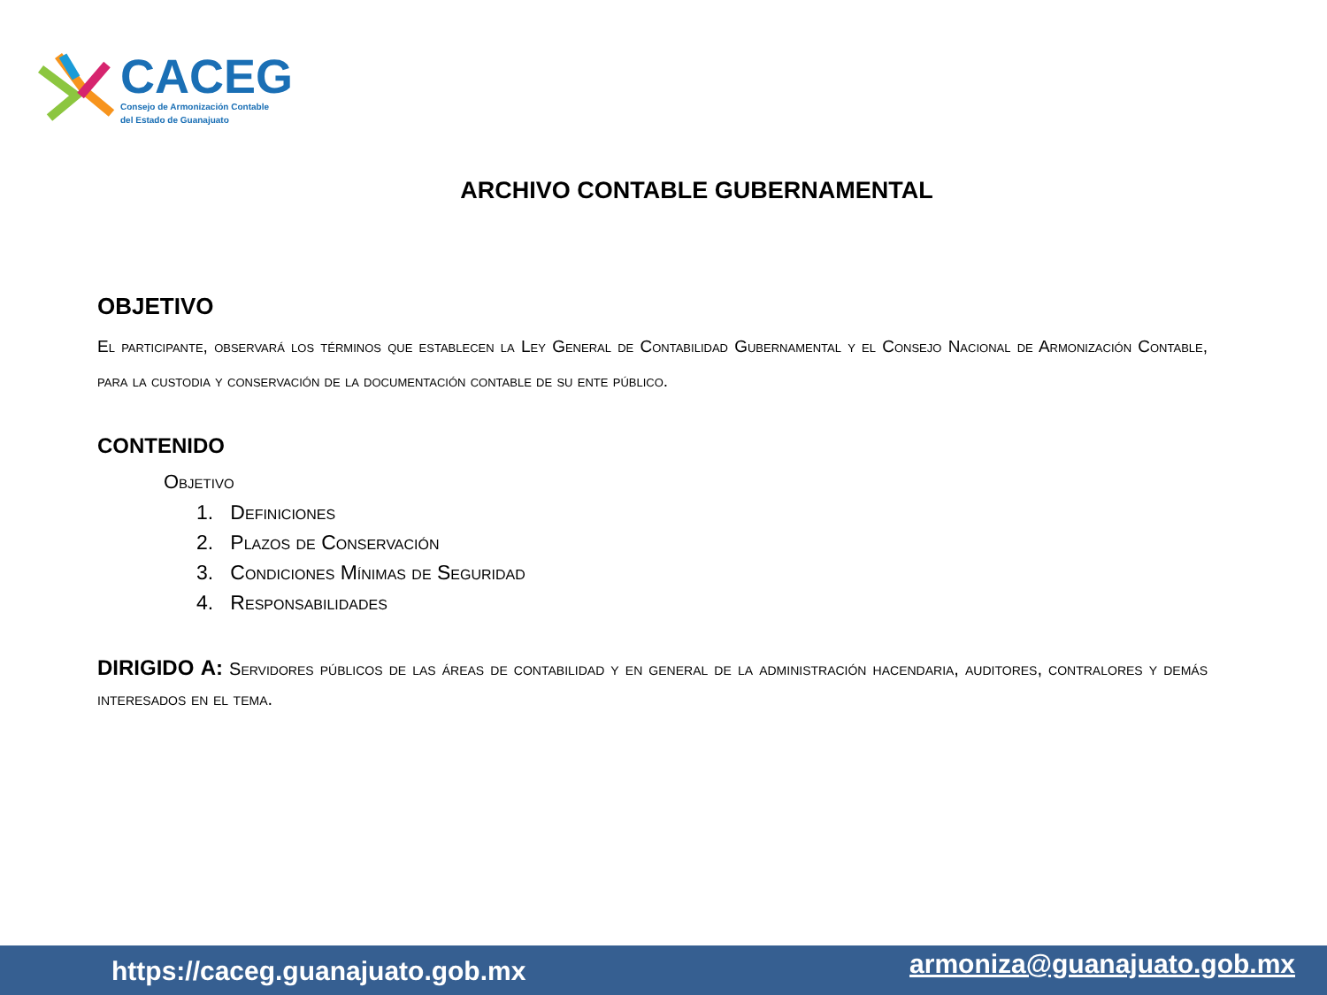CACEG
Consejo de Armonización Contable
del Estado de Guanajuato
ARCHIVO CONTABLE GUBERNAMENTAL
OBJETIVO
El participante, observará los términos que establecen la Ley General de Contabilidad Gubernamental y el Consejo Nacional de Armonización Contable, para la custodia y conservación de la documentación contable de su ente público.
CONTENIDO
Objetivo
1. Definiciones
2. Plazos de Conservación
3. Condiciones Mínimas de Seguridad
4. Responsabilidades
DIRIGIDO A: Servidores públicos de las áreas de contabilidad y en general de la administración hacendaria, auditores, contralores y demás interesados en el tema.
https://caceg.guanajuato.gob.mx armoniza@guanajuato.gob.mx